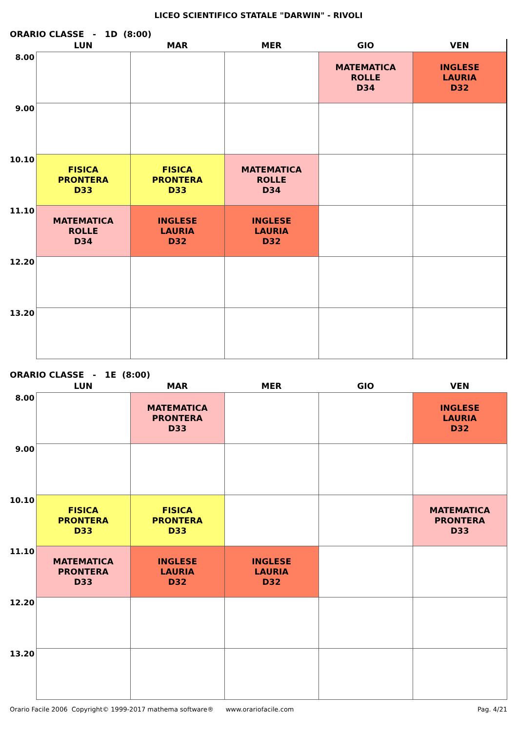LICEO SCIENTIFICO STATALE "DARWIN" - RIVOLI
ORARIO CLASSE - 1D (8:00)
| | LUN | MAR | MER | GIO | VEN |
| --- | --- | --- | --- | --- | --- |
| 8.00 | | | | MATEMATICA ROLLE D34 | INGLESE LAURIA D32 |
| 9.00 | | | | | |
| 10.10 | FISICA PRONTERA D33 | FISICA PRONTERA D33 | MATEMATICA ROLLE D34 | | |
| 11.10 | MATEMATICA ROLLE D34 | INGLESE LAURIA D32 | INGLESE LAURIA D32 | | |
| 12.20 | | | | | |
| 13.20 | | | | | |
ORARIO CLASSE - 1E (8:00)
| | LUN | MAR | MER | GIO | VEN |
| --- | --- | --- | --- | --- | --- |
| 8.00 | | MATEMATICA PRONTERA D33 | | | INGLESE LAURIA D32 |
| 9.00 | | | | | |
| 10.10 | FISICA PRONTERA D33 | FISICA PRONTERA D33 | | | MATEMATICA PRONTERA D33 |
| 11.10 | MATEMATICA PRONTERA D33 | INGLESE LAURIA D32 | INGLESE LAURIA D32 | | |
| 12.20 | | | | | |
| 13.20 | | | | | |
Orario Facile 2006 Copyright© 1999-2017 mathema software® www.orariofacile.com Pag. 4/21